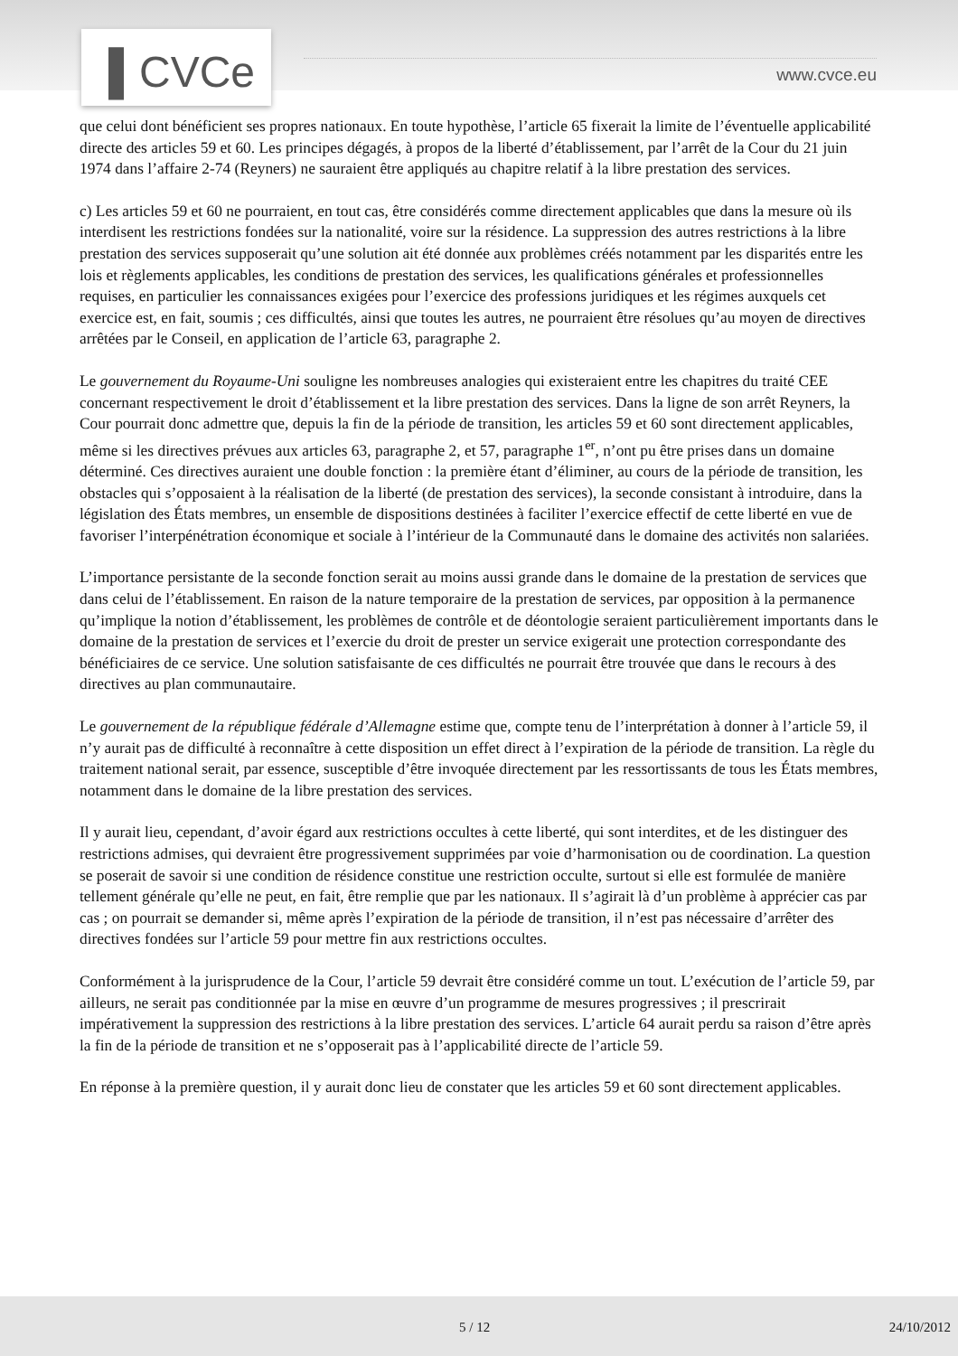▌CVCe www.cvce.eu
que celui dont bénéficient ses propres nationaux. En toute hypothèse, l’article 65 fixerait la limite de l’éventuelle applicabilité directe des articles 59 et 60. Les principes dégagés, à propos de la liberté d’établissement, par l’arrêt de la Cour du 21 juin 1974 dans l’affaire 2-74 (Reyners) ne sauraient être appliqués au chapitre relatif à la libre prestation des services.
c) Les articles 59 et 60 ne pourraient, en tout cas, être considérés comme directement applicables que dans la mesure où ils interdisent les restrictions fondées sur la nationalité, voire sur la résidence. La suppression des autres restrictions à la libre prestation des services supposerait qu’une solution ait été donnée aux problèmes créés notamment par les disparités entre les lois et règlements applicables, les conditions de prestation des services, les qualifications générales et professionnelles requises, en particulier les connaissances exigées pour l’exercice des professions juridiques et les régimes auxquels cet exercice est, en fait, soumis ; ces difficultés, ainsi que toutes les autres, ne pourraient être résolues qu’au moyen de directives arrêtées par le Conseil, en application de l’article 63, paragraphe 2.
Le gouvernement du Royaume-Uni souligne les nombreuses analogies qui existeraient entre les chapitres du traité CEE concernant respectivement le droit d’établissement et la libre prestation des services. Dans la ligne de son arrêt Reyners, la Cour pourrait donc admettre que, depuis la fin de la période de transition, les articles 59 et 60 sont directement applicables, même si les directives prévues aux articles 63, paragraphe 2, et 57, paragraphe 1<sup>er</sup>, n’ont pu être prises dans un domaine déterminé. Ces directives auraient une double fonction : la première étant d’éliminer, au cours de la période de transition, les obstacles qui s’opposaient à la réalisation de la liberté (de prestation des services), la seconde consistant à introduire, dans la législation des États membres, un ensemble de dispositions destinées à faciliter l’exercice effectif de cette liberté en vue de favoriser l’interpénétration économique et sociale à l’intérieur de la Communauté dans le domaine des activités non salariées.
L’importance persistante de la seconde fonction serait au moins aussi grande dans le domaine de la prestation de services que dans celui de l’établissement. En raison de la nature temporaire de la prestation de services, par opposition à la permanence qu’implique la notion d’établissement, les problèmes de contrôle et de déontologie seraient particulièrement importants dans le domaine de la prestation de services et l’exercie du droit de prester un service exigerait une protection correspondante des bénéficiaires de ce service. Une solution satisfaisante de ces difficultés ne pourrait être trouvée que dans le recours à des directives au plan communautaire.
Le gouvernement de la république fédérale d’Allemagne estime que, compte tenu de l’interprétation à donner à l’article 59, il n’y aurait pas de difficulté à reconnaître à cette disposition un effet direct à l’expiration de la période de transition. La règle du traitement national serait, par essence, susceptible d’être invoquée directement par les ressortissants de tous les États membres, notamment dans le domaine de la libre prestation des services.
Il y aurait lieu, cependant, d’avoir égard aux restrictions occultes à cette liberté, qui sont interdites, et de les distinguer des restrictions admises, qui devraient être progressivement supprimées par voie d’harmonisation ou de coordination. La question se poserait de savoir si une condition de résidence constitue une restriction occulte, surtout si elle est formulée de manière tellement générale qu’elle ne peut, en fait, être remplie que par les nationaux. Il s’agirait là d’un problème à apprécier cas par cas ; on pourrait se demander si, même après l’expiration de la période de transition, il n’est pas nécessaire d’arrêter des directives fondées sur l’article 59 pour mettre fin aux restrictions occultes.
Conformément à la jurisprudence de la Cour, l’article 59 devrait être considéré comme un tout. L’exécution de l’article 59, par ailleurs, ne serait pas conditionnée par la mise en œuvre d’un programme de mesures progressives ; il prescrirait impérativement la suppression des restrictions à la libre prestation des services. L’article 64 aurait perdu sa raison d’être après la fin de la période de transition et ne s’opposerait pas à l’applicabilité directe de l’article 59.
En réponse à la première question, il y aurait donc lieu de constater que les articles 59 et 60 sont directement applicables.
5 / 12 24/10/2012